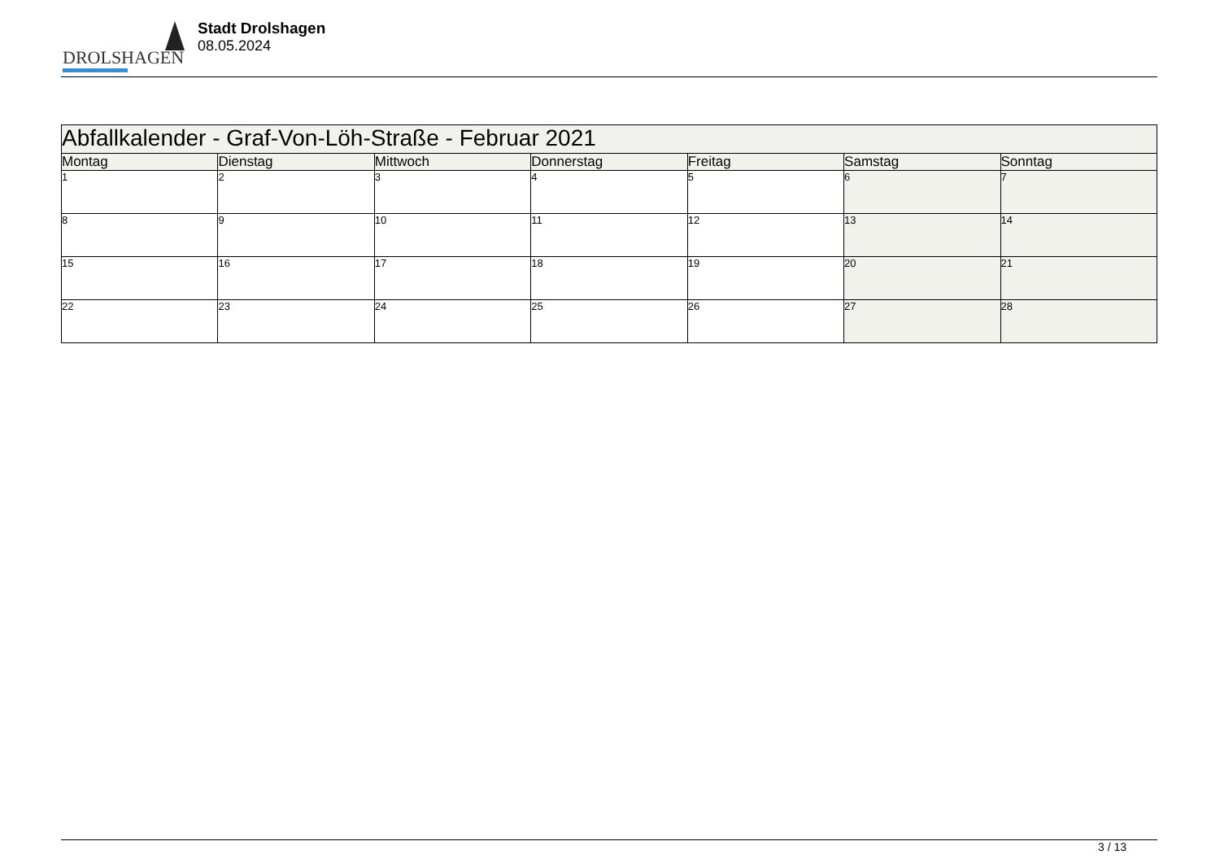DROLSHAGEN
Stadt Drolshagen
08.05.2024
| Abfallkalender - Graf-Von-Löh-Straße - Februar 2021 | | | | | | |
| --- | --- | --- | --- | --- | --- | --- |
| Montag | Dienstag | Mittwoch | Donnerstag | Freitag | Samstag | Sonntag |
| 1 | 2 | 3 | 4 | 5 | 6 | 7 |
| 8 | 9 | 10 | 11 | 12 | 13 | 14 |
| 15 | 16 | 17 | 18 | 19 | 20 | 21 |
| 22 | 23 | 24 | 25 | 26 | 27 | 28 |
3 / 13